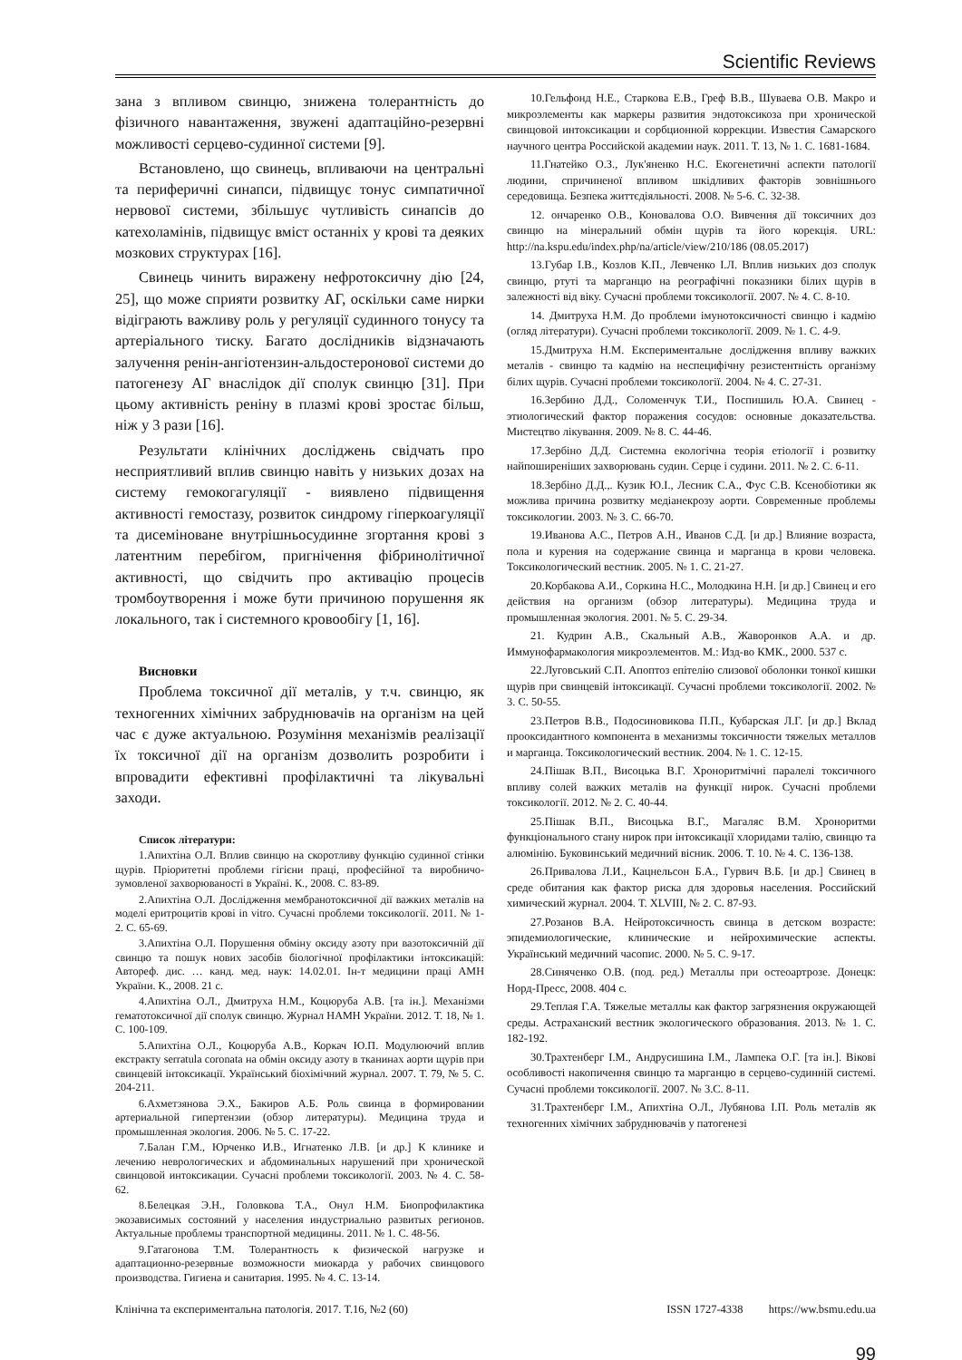Scientific Reviews
зана з впливом свинцю, знижена толерантність до фізичного навантаження, звужені адаптаційно-резервні можливості серцево-судинної системи [9].
Встановлено, що свинець, впливаючи на центральні та периферичні синапси, підвищує тонус симпатичної нервової системи, збільшує чутливість синапсів до катехоламінів, підвищує вміст останніх у крові та деяких мозкових структурах [16].
Свинець чинить виражену нефротоксичну дію [24, 25], що може сприяти розвитку АГ, оскільки саме нирки відіграють важливу роль у регуляції судинного тонусу та артеріального тиску. Багато дослідників відзначають залучення ренін-ангіотензин-альдостеронової системи до патогенезу АГ внаслідок дії сполук свинцю [31]. При цьому активність реніну в плазмі крові зростає більш, ніж у 3 рази [16].
Результати клінічних досліджень свідчать про несприятливий вплив свинцю навіть у низьких дозах на систему гемокогагуляції - виявлено підвищення активності гемостазу, розвиток синдрому гіперкоагуляції та дисеміноване внутрішньосудинне згортання крові з латентним перебігом, пригнічення фібринолітичної активності, що свідчить про активацію процесів тромбоутворення і може бути причиною порушення як локального, так і системного кровообігу [1, 16].
Висновки
Проблема токсичної дії металів, у т.ч. свинцю, як техногенних хімічних забруднювачів на організм на цей час є дуже актуальною. Розуміння механізмів реалізації їх токсичної дії на організм дозволить розробити і впровадити ефективні профілактичні та лікувальні заходи.
Список літератури:
1.Апихтіна О.Л. Вплив свинцю на скоротливу функцію судинної стінки щурів. Пріоритетні проблеми гігієни праці, професійної та виробничо-зумовленої захворюваності в Україні. К., 2008. С. 83-89.
2.Апихтіна О.Л. Дослідження мембранотоксичної дії важких металів на моделі еритроцитів крові in vitro. Сучасні проблеми токсикології. 2011. № 1-2. С. 65-69.
3.Апихтіна О.Л. Порушення обміну оксиду азоту при вазотоксичній дії свинцю та пошук нових засобів біологічної профілактики інтоксикацій: Автореф. дис. … канд. мед. наук: 14.02.01. Ін-т медицини праці АМН України. К., 2008. 21 с.
4.Апихтіна О.Л., Дмитруха Н.М., Коцюруба А.В. [та ін.]. Механізми гематотоксичної дії сполук свинцю. Журнал НАМН України. 2012. Т. 18, № 1. С. 100-109.
5.Апихтіна О.Л., Коцюруба А.В., Коркач Ю.П. Модулюючий вплив екстракту serratula coronata на обмін оксиду азоту в тканинах аорти щурів при свинцевій інтоксикації. Український біохімічний журнал. 2007. Т. 79, № 5. С. 204-211.
6.Ахметзянова Э.Х., Бакиров А.Б. Роль свинца в формировании артериальной гипертензии (обзор литературы). Медицина труда и промышленная экология. 2006. № 5. С. 17-22.
7.Балан Г.М., Юрченко И.В., Игнатенко Л.В. [и др.] К клинике и лечению неврологических и абдоминальных нарушений при хронической свинцовой интоксикации. Сучасні проблеми токсикології. 2003. № 4. С. 58-62.
8.Белецкая Э.Н., Головкова Т.А., Онул Н.М. Биопрофилактика экозависимых состояний у населения индустриально развитых регионов. Актуальные проблемы транспортной медицины. 2011. № 1. С. 48-56.
9.Гатагонова Т.М. Толерантность к физической нагрузке и адаптационно-резервные возможности миокарда у рабочих свинцового производства. Гигиена и санитария. 1995. № 4. С. 13-14.
10.Гельфонд Н.Е., Старкова Е.В., Греф В.В., Шуваева О.В. Макро и микроэлементы как маркеры развития эндотоксикоза при хронической свинцовой интоксикации и сорбционной коррекции. Известия Самарского научного центра Российской академии наук. 2011. Т. 13, № 1. С. 1681-1684.
11.Гнатейко О.З., Лук'яненко Н.С. Екогенетичні аспекти патології людини, спричиненої впливом шкідливих факторів зовнішнього середовища. Безпека життєдіяльності. 2008. № 5-6. С. 32-38.
12. ончаренко О.В., Коновалова О.О. Вивчення дії токсичних доз свинцю на мінеральний обмін щурів та його корекція. URL: http://na.kspu.edu/index.php/na/article/view/210/186 (08.05.2017)
13.Губар І.В., Козлов К.П., Левченко І.Л. Вплив низьких доз сполук свинцю, ртуті та марганцю на реографічні показники білих щурів в залежності від віку. Сучасні проблеми токсикології. 2007. № 4. С. 8-10.
14. Дмитруха Н.М. До проблеми імунотоксичності свинцю і кадмію (огляд літератури). Сучасні проблеми токсикології. 2009. № 1. С. 4-9.
15.Дмитруха Н.М. Експериментальне дослідження впливу важких металів - свинцю та кадмію на неспецифічну резистентність організму білих щурів. Сучасні проблеми токсикології. 2004. № 4. С. 27-31.
16.Зербино Д.Д., Соломенчук Т.И., Поспишиль Ю.А. Свинец - этиологический фактор поражения сосудов: основные доказательства. Мистецтво лікування. 2009. № 8. С. 44-46.
17.Зербіно Д.Д. Системна екологічна теорія етіології і розвитку найпоширеніших захворювань судин. Серце і судини. 2011. № 2. С. 6-11.
18.Зербіно Д.Д.,. Кузик Ю.І., Лесник С.А., Фус С.В. Ксенобіотики як можлива причина розвитку медіанекрозу аорти. Современные проблемы токсикологии. 2003. № 3. С. 66-70.
19.Иванова А.С., Петров А.Н., Иванов С.Д. [и др.] Влияние возраста, пола и курения на содержание свинца и марганца в крови человека. Токсикологический вестник. 2005. № 1. С. 21-27.
20.Корбакова А.И., Соркина Н.С., Молодкина Н.Н. [и др.] Свинец и его действия на организм (обзор литературы). Медицина труда и промышленная экология. 2001. № 5. С. 29-34.
21. Кудрин А.В., Скальный А.В., Жаворонков А.А. и др. Иммунофармакология микроэлементов. М.: Изд-во КМК., 2000. 537 с.
22.Луговський С.П. Апоптоз епітелію слизової оболонки тонкої кишки щурів при свинцевій інтоксикації. Сучасні проблеми токсикології. 2002. № 3. С. 50-55.
23.Петров В.В., Подосиновикова П.П., Кубарская Л.Г. [и др.] Вклад прооксидантного компонента в механизмы токсичности тяжелых металлов и марганца. Токсикологический вестник. 2004. № 1. С. 12-15.
24.Пішак В.П., Висоцька В.Г. Хроноритмічні паралелі токсичного впливу солей важких металів на функції нирок. Сучасні проблеми токсикології. 2012. № 2. С. 40-44.
25.Пішак В.П., Висоцька В.Г., Магаляс В.М. Хроноритми функціонального стану нирок при інтоксикації хлоридами талію, свинцю та алюмінію. Буковинський медичний вісник. 2006. Т. 10. № 4. С. 136-138.
26.Привалова Л.И., Кацнельсон Б.А., Гурвич В.Б. [и др.] Свинец в среде обитания как фактор риска для здоровья населения. Российский химический журнал. 2004. Т. XLVIII, № 2. С. 87-93.
27.Розанов В.А. Нейротоксичность свинца в детском возрасте: эпидемиологические, клинические и нейрохимические аспекты. Український медичний часопис. 2000. № 5. С. 9-17.
28.Синяченко О.В. (под. ред.) Металлы при остеоартрозе. Донецк: Норд-Пресс, 2008. 404 с.
29.Теплая Г.А. Тяжелые металлы как фактор загрязнения окружающей среды. Астраханский вестник экологического образования. 2013. № 1. С. 182-192.
30.Трахтенберг І.М., Андрусишина І.М., Лампека О.Г. [та ін.]. Вікові особливості накопичення свинцю та марганцю в серцево-судинній системі. Сучасні проблеми токсикології. 2007. № 3.С. 8-11.
31.Трахтенберг І.М., Апихтіна О.Л., Лубянова І.П. Роль металів як техногенних хімічних забруднювачів у патогенезі
Клінічна та експериментальна патологія. 2017. Т.16, №2 (60) ISSN 1727-4338 https://ww.bsmu.edu.ua
99